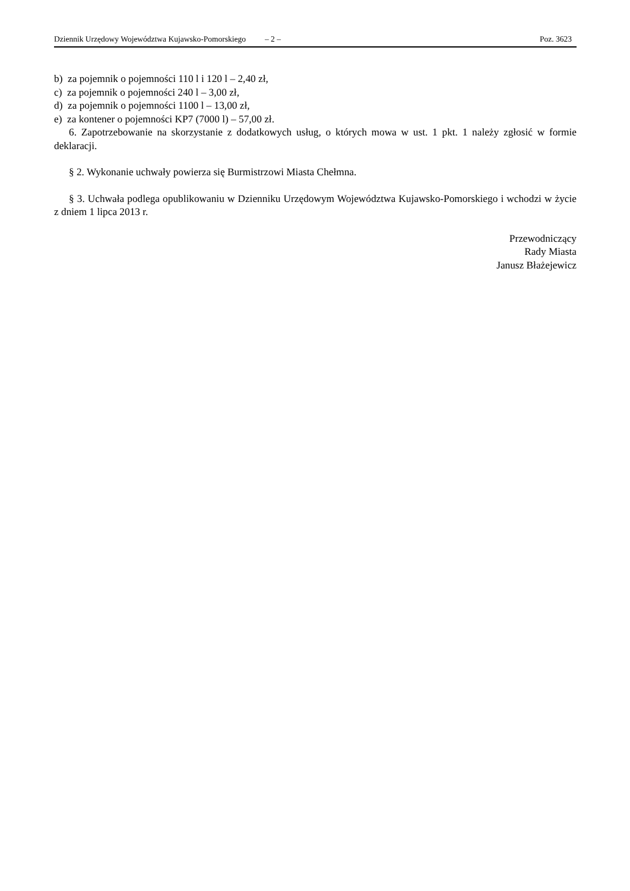Dziennik Urzędowy Województwa Kujawsko-Pomorskiego – 2 – Poz. 3623
b) za pojemnik o pojemności 110 l i 120 l – 2,40 zł,
c) za pojemnik o pojemności 240 l – 3,00 zł,
d) za pojemnik o pojemności 1100 l – 13,00 zł,
e) za kontener o pojemności KP7 (7000 l) – 57,00 zł.
6. Zapotrzebowanie na skorzystanie z dodatkowych usług, o których mowa w ust. 1 pkt. 1 należy zgłosić w formie deklaracji.
§ 2. Wykonanie uchwały powierza się Burmistrzowi Miasta Chełmna.
§ 3. Uchwała podlega opublikowaniu w Dzienniku Urzędowym Województwa Kujawsko-Pomorskiego i wchodzi w życie z dniem 1 lipca 2013 r.
Przewodniczący
Rady Miasta
Janusz Błażejewicz